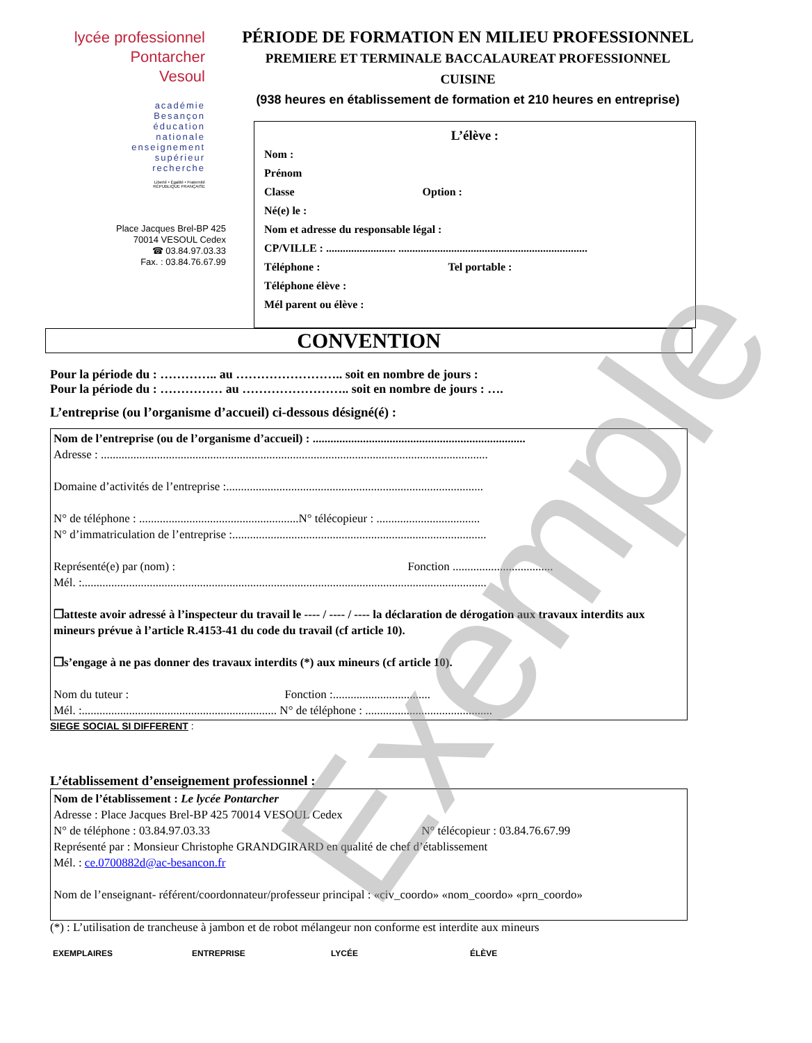lycée professionnel
Pontarcher
Vesoul
académie
Besançon
éducation
nationale
enseignement
supérieur
recherche
Liberté • Égalité • Fraternité
RÉPUBLIQUE FRANÇAISE
Place Jacques Brel-BP 425
70014 VESOUL Cedex
☎ 03.84.97.03.33
Fax. : 03.84.76.67.99
PÉRIODE DE FORMATION EN MILIEU PROFESSIONNEL
PREMIERE ET TERMINALE BACCALAUREAT PROFESSIONNEL
CUISINE
(938 heures en établissement de formation et 210 heures en entreprise)
L’élève :
Nom :
Prénom
Classe Option :
Né(e) le :
Nom et adresse du responsable légal :
CP/VILLE : ......................... ....................................................................
Téléphone : Tel portable :
Téléphone élève :
Mél parent ou élève :
CONVENTION
Pour la période du : ………….. au …………………….. soit en nombre de jours :
Pour la période du : …………… au …………………….. soit en nombre de jours : ….
L’entreprise (ou l’organisme d’accueil) ci-dessous désigné(é) :
Nom de l’entreprise (ou de l’organisme d’accueil) : ........................................................................
Adresse : ...................................................................................................................................
Domaine d’activités de l’entreprise :.......................................................................................
N° de téléphone : ......................................................N° télécopieur : ...................................
N° d’immatriculation de l’entreprise :......................................................................................
Représenté(e) par (nom) : Fonction ..................................
Mél. :.........................................................................................................................................
❐atteste avoir adressé à l’inspecteur du travail le ---- / ---- / ---- la déclaration de dérogation aux travaux interdits aux mineurs prévue à l’article R.4153-41 du code du travail (cf article 10).
❐s’engage à ne pas donner des travaux interdits (*) aux mineurs (cf article 10).
Nom du tuteur : Fonction :.................................
Mél. :.................................................................. N° de téléphone : ...........................................
SIEGE SOCIAL SI DIFFERENT :
L’établissement d’enseignement professionnel :
Nom de l’établissement : Le lycée Pontarcher
Adresse : Place Jacques Brel-BP 425 70014 VESOUL Cedex
N° de téléphone : 03.84.97.03.33 N° télécopieur : 03.84.76.67.99
Représenté par : Monsieur Christophe GRANDGIRARD en qualité de chef d’établissement
Mél. : ce.0700882d@ac-besancon.fr
Nom de l’enseignant- référent/coordonnateur/professeur principal : «civ_coordo» «nom_coordo» «prn_coordo»
(*) : L’utilisation de trancheuse à jambon et de robot mélangeur non conforme est interdite aux mineurs
EXEMPLAIRES ENTREPRISE LYCÉE ÉLÈVE
Exemple